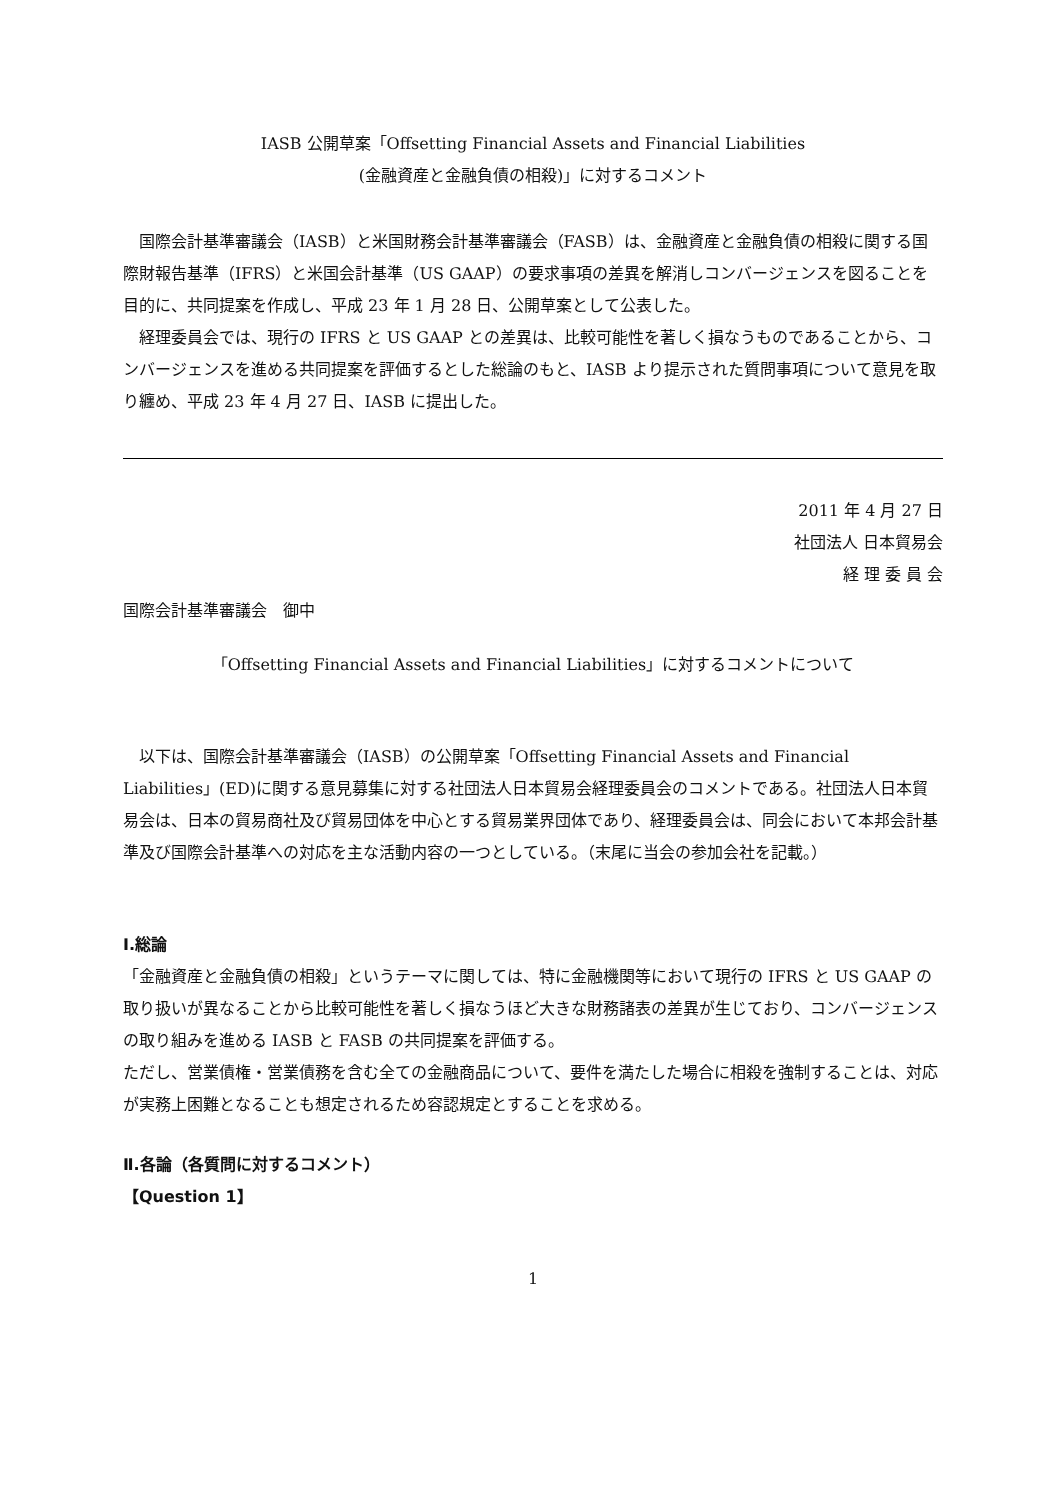IASB 公開草案「Offsetting Financial Assets and Financial Liabilities
(金融資産と金融負債の相殺)」に対するコメント
　国際会計基準審議会（IASB）と米国財務会計基準審議会（FASB）は、金融資産と金融負債の相殺に関する国際財報告基準（IFRS）と米国会計基準（US GAAP）の要求事項の差異を解消しコンバージェンスを図ることを目的に、共同提案を作成し、平成 23 年 1 月 28 日、公開草案として公表した。
　経理委員会では、現行の IFRS と US GAAP との差異は、比較可能性を著しく損なうものであることから、コンバージェンスを進める共同提案を評価するとした総論のもと、IASB より提示された質問事項について意見を取り纏め、平成 23 年 4 月 27 日、IASB に提出した。
2011 年 4 月 27 日
社団法人 日本貿易会
経 理 委 員 会
国際会計基準審議会　御中
「Offsetting Financial Assets and Financial Liabilities」に対するコメントについて
　以下は、国際会計基準審議会（IASB）の公開草案「Offsetting Financial Assets and Financial Liabilities」(ED)に関する意見募集に対する社団法人日本貿易会経理委員会のコメントである。社団法人日本貿易会は、日本の貿易商社及び貿易団体を中心とする貿易業界団体であり、経理委員会は、同会において本邦会計基準及び国際会計基準への対応を主な活動内容の一つとしている。（末尾に当会の参加会社を記載。）
Ⅰ.総論
「金融資産と金融負債の相殺」というテーマに関しては、特に金融機関等において現行の IFRS と US GAAP の取り扱いが異なることから比較可能性を著しく損なうほど大きな財務諸表の差異が生じており、コンバージェンスの取り組みを進める IASB と FASB の共同提案を評価する。
ただし、営業債権・営業債務を含む全ての金融商品について、要件を満たした場合に相殺を強制することは、対応が実務上困難となることも想定されるため容認規定とすることを求める。
Ⅱ.各論（各質問に対するコメント）
【Question 1】
1